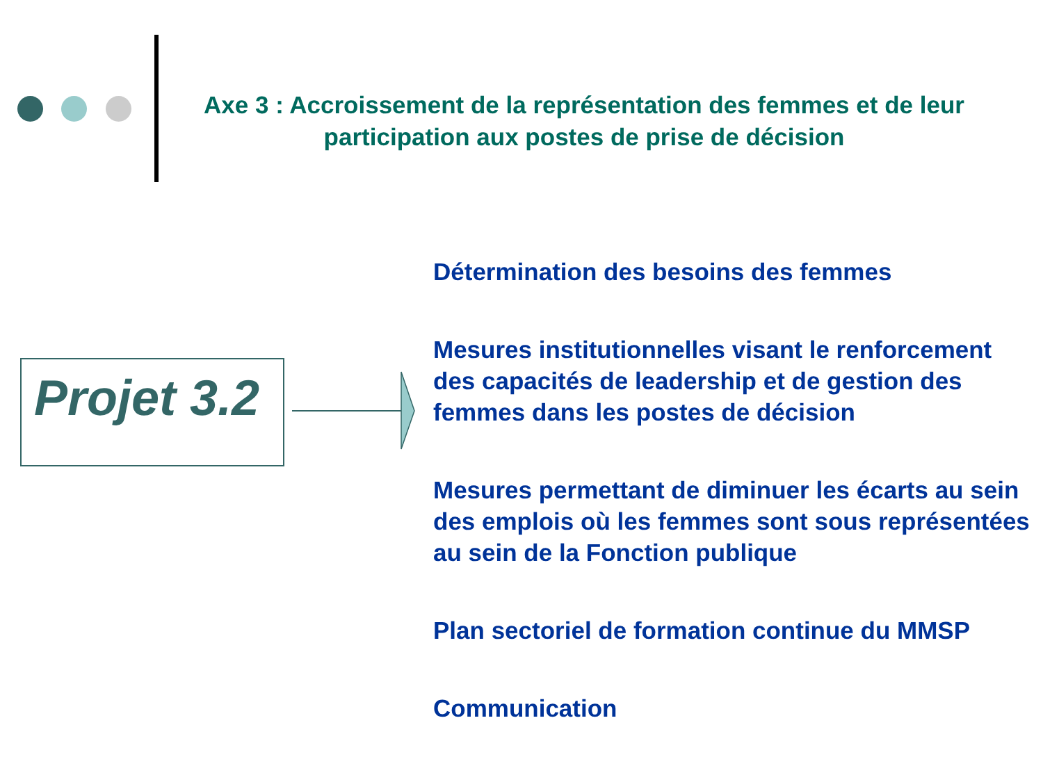Axe 3 : Accroissement de la représentation des femmes et de leur participation aux postes de prise de décision
Projet 3.2
Détermination des besoins des femmes
Mesures institutionnelles visant le renforcement des capacités de leadership et de gestion des femmes dans les postes de décision
Mesures permettant de diminuer les écarts au sein des emplois où les femmes sont sous représentées au sein de la Fonction publique
Plan sectoriel de formation continue du MMSP
Communication